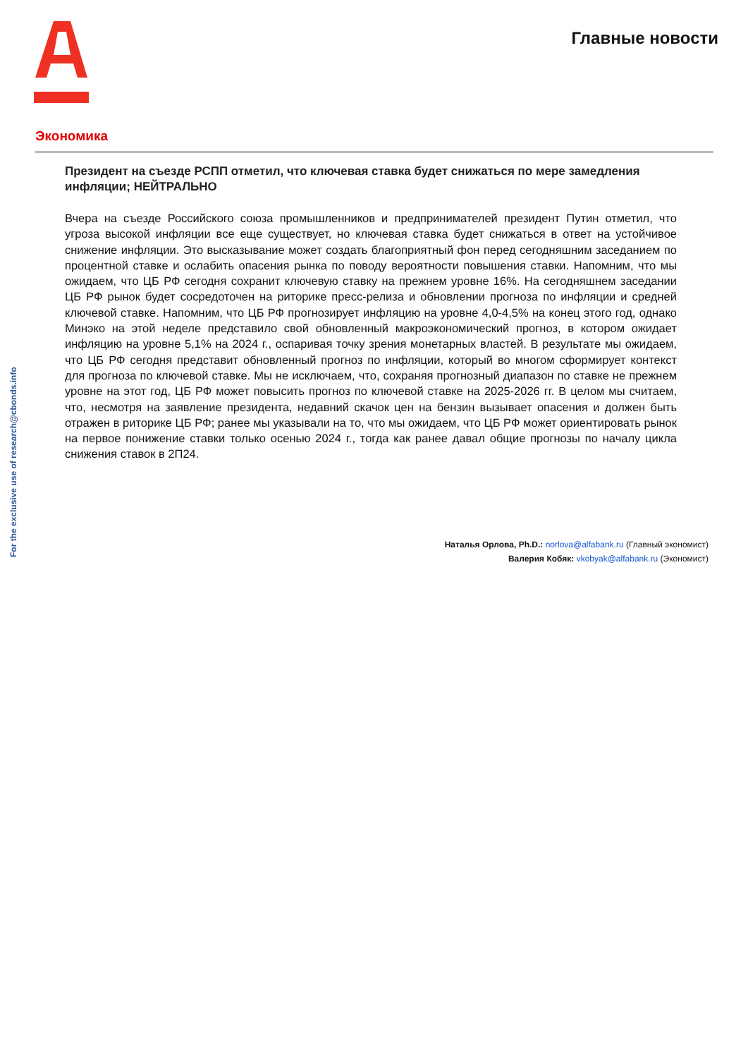Главные новости
For the exclusive use of research@cbonds.info
Экономика
Президент на съезде РСПП отметил, что ключевая ставка будет снижаться по мере замедления инфляции; НЕЙТРАЛЬНО
Вчера на съезде Российского союза промышленников и предпринимателей президент Путин отметил, что угроза высокой инфляции все еще существует, но ключевая ставка будет снижаться в ответ на устойчивое снижение инфляции. Это высказывание может создать благоприятный фон перед сегодняшним заседанием по процентной ставке и ослабить опасения рынка по поводу вероятности повышения ставки. Напомним, что мы ожидаем, что ЦБ РФ сегодня сохранит ключевую ставку на прежнем уровне 16%. На сегодняшнем заседании ЦБ РФ рынок будет сосредоточен на риторике пресс-релиза и обновлении прогноза по инфляции и средней ключевой ставке. Напомним, что ЦБ РФ прогнозирует инфляцию на уровне 4,0-4,5% на конец этого год, однако Минэко на этой неделе представило свой обновленный макроэкономический прогноз, в котором ожидает инфляцию на уровне 5,1% на 2024 г., оспаривая точку зрения монетарных властей. В результате мы ожидаем, что ЦБ РФ сегодня представит обновленный прогноз по инфляции, который во многом сформирует контекст для прогноза по ключевой ставке. Мы не исключаем, что, сохраняя прогнозный диапазон по ставке не прежнем уровне на этот год, ЦБ РФ может повысить прогноз по ключевой ставке на 2025-2026 гг. В целом мы считаем, что, несмотря на заявление президента, недавний скачок цен на бензин вызывает опасения и должен быть отражен в риторике ЦБ РФ; ранее мы указывали на то, что мы ожидаем, что ЦБ РФ может ориентировать рынок на первое понижение ставки только осенью 2024 г., тогда как ранее давал общие прогнозы по началу цикла снижения ставок в 2П24.
Наталья Орлова, Ph.D.: norlova@alfabank.ru (Главный экономист)
Валерия Кобяк: vkobyak@alfabank.ru (Экономист)